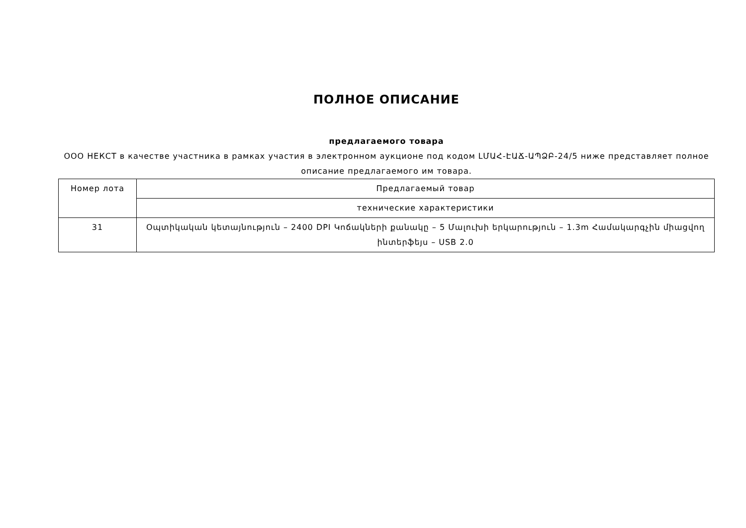ПОЛНОЕ ОПИСАНИЕ
предлагаемого товара
ООО НЕКСТ в качестве участника в рамках участия в электронном аукционе под кодом ԼՄԱՀ-ԷԱՃ-ԱՊՁԲ-24/5 ниже представляет полное описание предлагаемого им товара.
| Номер лота | Предлагаемый товар |
| | технические характеристики |
| 31 | Օպտիկական կետայնություն – 2400 DPI Կոճակների քանակը – 5 Մալուխի երկարություն – 1.3m Համակարգչին միացվող ինտերֆեյս – USB 2.0 |